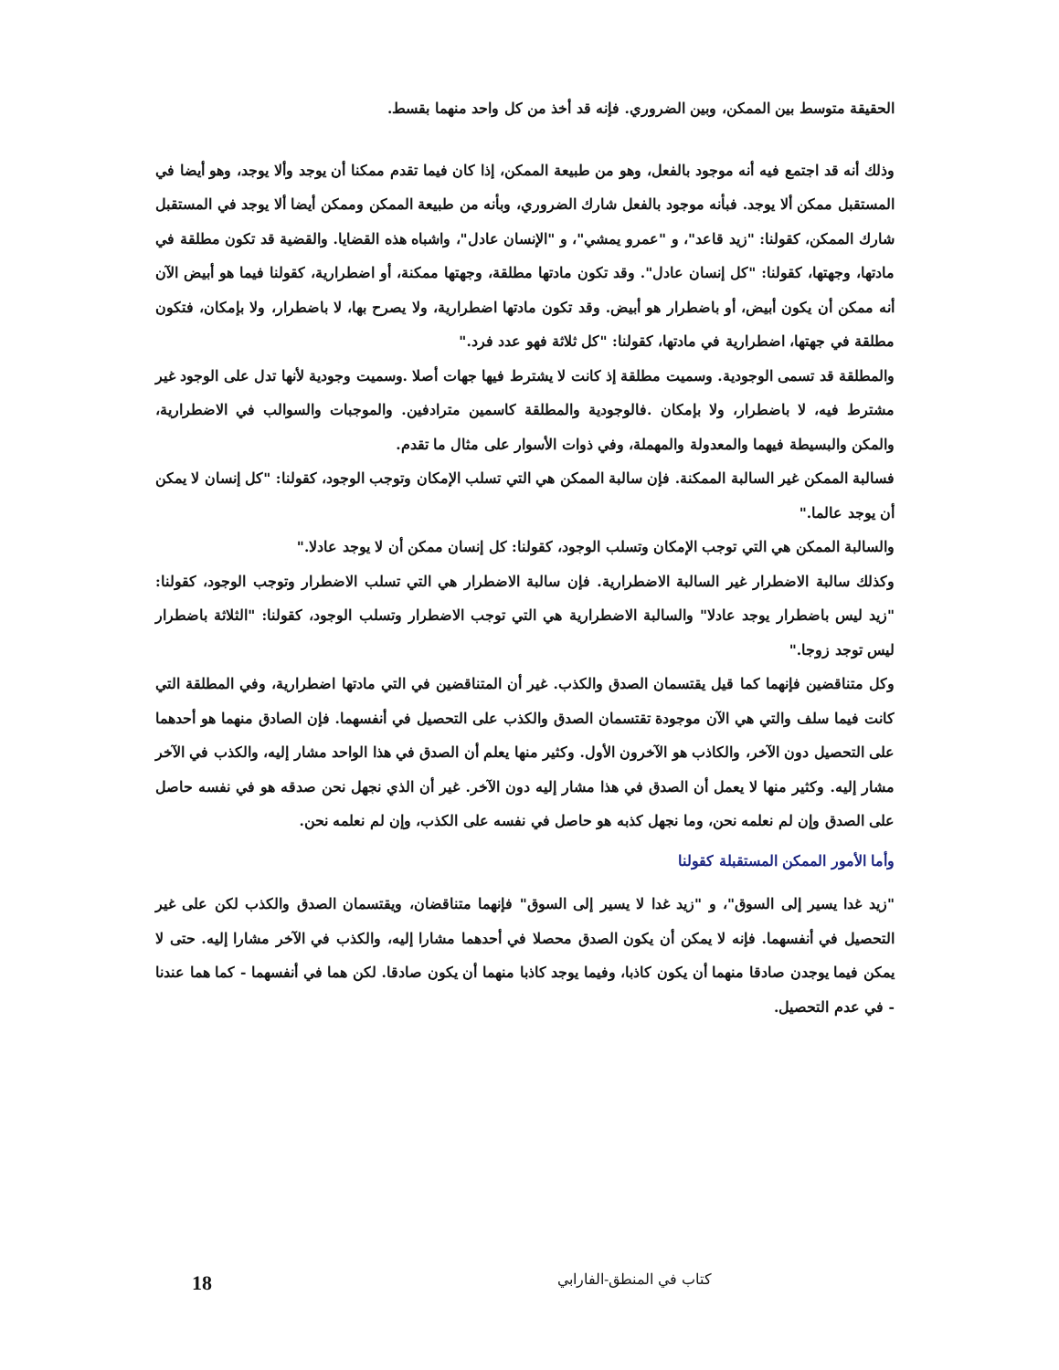الحقيقة متوسط بين الممكن، وبين الضروري. فإنه قد أخذ من كل واحد منهما بقسط.
وذلك أنه قد اجتمع فيه أنه موجود بالفعل، وهو من طبيعة الممكن، إذا كان فيما تقدم ممكنا أن يوجد وألا يوجد، وهو أيضا في المستقبل ممكن ألا يوجد. فبأنه موجود بالفعل شارك الضروري، وبأنه من طبيعة الممكن وممكن أيضا ألا يوجد في المستقبل شارك الممكن، كقولنا: "زيد قاعد"، و "عمرو يمشي"، و "الإنسان عادل"، واشباه هذه القضايا. والقضية قد تكون مطلقة في مادتها، وجهتها، كقولنا: "كل إنسان عادل". وقد تكون مادتها مطلقة، وجهتها ممكنة، أو اضطرارية، كقولنا فيما هو أبيض الآن أنه ممكن أن يكون أبيض، أو باضطرار هو أبيض. وقد تكون مادتها اضطرارية، ولا يصرح بها، لا باضطرار، ولا بإمكان، فتكون مطلقة في جهتها، اضطرارية في مادتها، كقولنا: "كل ثلاثة فهو عدد فرد."
والمطلقة قد تسمى الوجودية. وسميت مطلقة إذ كانت لا يشترط فيها جهات أصلا .وسميت وجودية لأنها تدل على الوجود غير مشترط فيه، لا باضطرار، ولا بإمكان .فالوجودية والمطلقة كاسمين مترادفين. والموجبات والسوالب في الاضطرارية، والمكن والبسيطة فيهما والمعدولة والمهملة، وفي ذوات الأسوار على مثال ما تقدم.
فسالبة الممكن غير السالبة الممكنة. فإن سالبة الممكن هي التي تسلب الإمكان وتوجب الوجود، كقولنا: "كل إنسان لا يمكن أن يوجد عالما."
والسالبة الممكن هي التي توجب الإمكان وتسلب الوجود، كقولنا: كل إنسان ممكن أن لا يوجد عادلا."
وكذلك سالبة الاضطرار غير السالبة الاضطرارية. فإن سالبة الاضطرار هي التي تسلب الاضطرار وتوجب الوجود، كقولنا: "زيد ليس باضطرار يوجد عادلا" والسالبة الاضطرارية هي التي توجب الاضطرار وتسلب الوجود، كقولنا: "الثلاثة باضطرار ليس توجد زوجا."
وكل متناقضين فإنهما كما قيل يقتسمان الصدق والكذب. غير أن المتناقضين في التي مادتها اضطرارية، وفي المطلقة التي كانت فيما سلف والتي هي الآن موجودة تقتسمان الصدق والكذب على التحصيل في أنفسهما. فإن الصادق منهما هو أحدهما على التحصيل دون الآخر، والكاذب هو الآخرون الأول. وكثير منها يعلم أن الصدق في هذا الواحد مشار إليه، والكذب في الآخر مشار إليه. وكثير منها لا يعمل أن الصدق في هذا مشار إليه دون الآخر. غير أن الذي نجهل نحن صدقه هو في نفسه حاصل على الصدق وإن لم نعلمه نحن، وما نجهل كذبه هو حاصل في نفسه على الكذب، وإن لم نعلمه نحن.
وأما الأمور الممكن المستقبلة كقولنا
"زيد غدا يسير إلى السوق"، و "زيد غدا لا يسير إلى السوق" فإنهما متناقضان، ويقتسمان الصدق والكذب لكن على غير التحصيل في أنفسهما. فإنه لا يمكن أن يكون الصدق محصلا في أحدهما مشارا إليه، والكذب في الآخر مشارا إليه. حتى لا يمكن فيما يوجدن صادقا منهما أن يكون كاذبا، وفيما يوجد كاذبا منهما أن يكون صادقا. لكن هما في أنفسهما - كما هما عندنا - في عدم التحصيل.
كتاب في المنطق-الفارابي 18